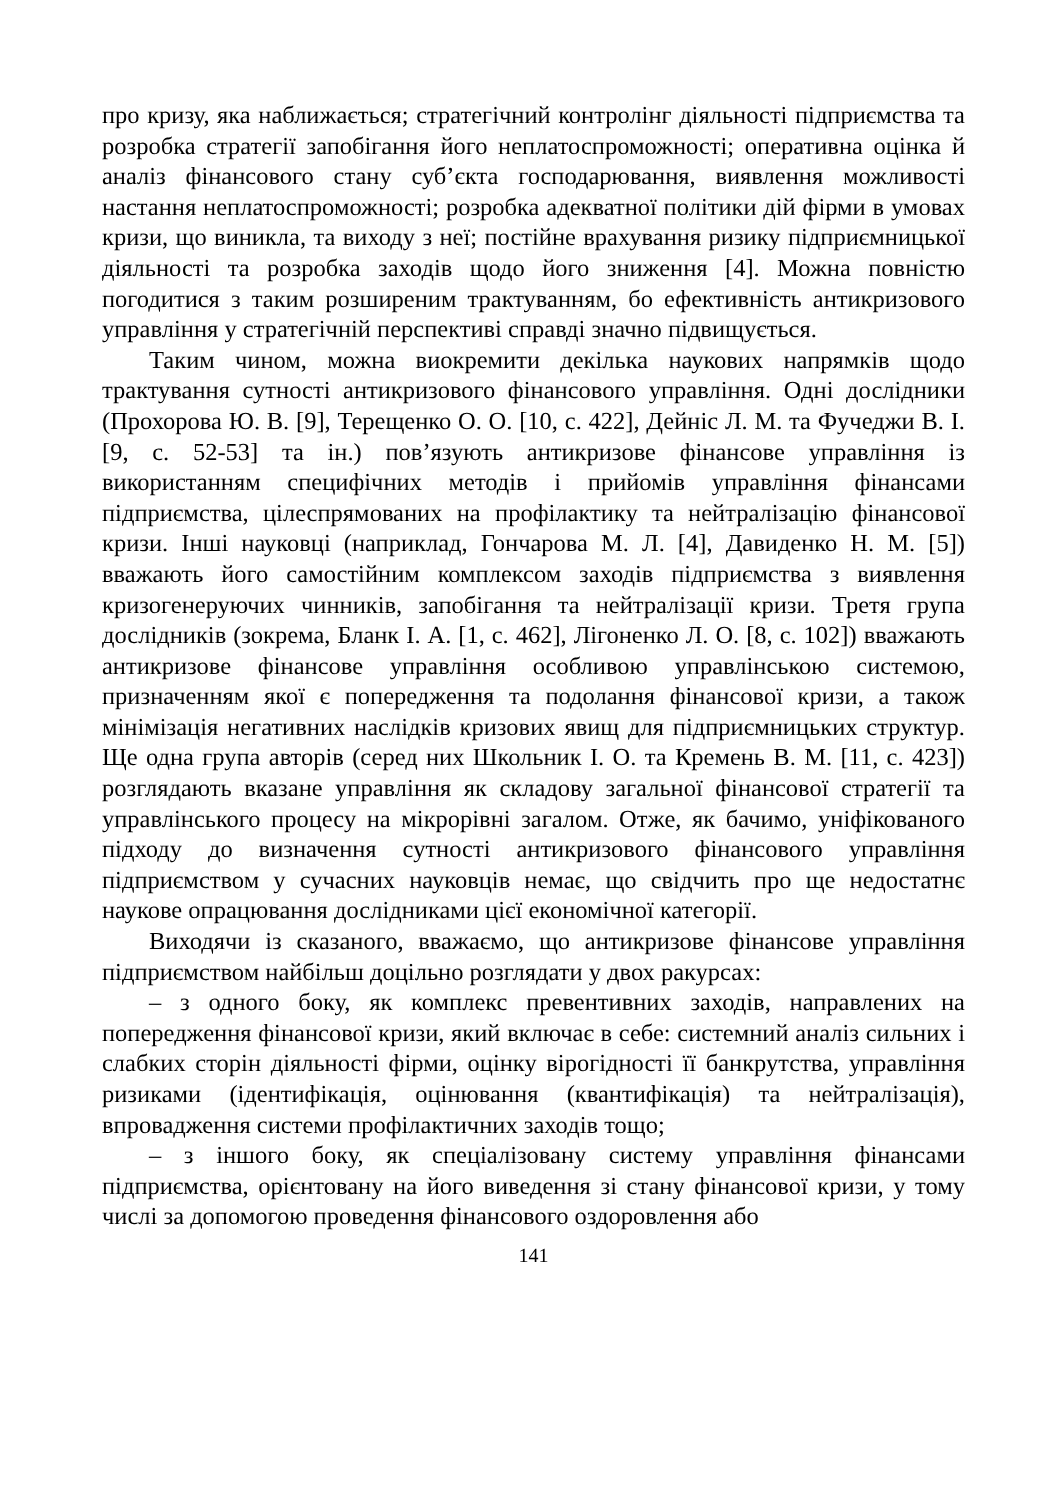про кризу, яка наближається; стратегічний контролінг діяльності підприємства та розробка стратегії запобігання його неплатоспроможності; оперативна оцінка й аналіз фінансового стану суб’єкта господарювання, виявлення можливості настання неплатоспроможності; розробка адекватної політики дій фірми в умовах кризи, що виникла, та виходу з неї; постійне врахування ризику підприємницької діяльності та розробка заходів щодо його зниження [4]. Можна повністю погодитися з таким розширеним трактуванням, бо ефективність антикризового управління у стратегічній перспективі справді значно підвищується.
Таким чином, можна виокремити декілька наукових напрямків щодо трактування сутності антикризового фінансового управління. Одні дослідники (Прохорова Ю. В. [9], Терещенко О. О. [10, с. 422], Дейніс Л. М. та Фучеджи В. І. [9, с. 52-53] та ін.) пов’язують антикризове фінансове управління із використанням специфічних методів і прийомів управління фінансами підприємства, цілеспрямованих на профілактику та нейтралізацію фінансової кризи. Інші науковці (наприклад, Гончарова М. Л. [4], Давиденко Н. М. [5]) вважають його самостійним комплексом заходів підприємства з виявлення кризогенеруючих чинників, запобігання та нейтралізації кризи. Третя група дослідників (зокрема, Бланк І. А. [1, с. 462], Лігоненко Л. О. [8, с. 102]) вважають антикризове фінансове управління особливою управлінською системою, призначенням якої є попередження та подолання фінансової кризи, а також мінімізація негативних наслідків кризових явищ для підприємницьких структур. Ще одна група авторів (серед них Школьник І. О. та Кремень В. М. [11, с. 423]) розглядають вказане управління як складову загальної фінансової стратегії та управлінського процесу на мікрорівні загалом. Отже, як бачимо, уніфікованого підходу до визначення сутності антикризового фінансового управління підприємством у сучасних науковців немає, що свідчить про ще недостатнє наукове опрацювання дослідниками цієї економічної категорії.
Виходячи із сказаного, вважаємо, що антикризове фінансове управління підприємством найбільш доцільно розглядати у двох ракурсах:
– з одного боку, як комплекс превентивних заходів, направлених на попередження фінансової кризи, який включає в себе: системний аналіз сильних і слабких сторін діяльності фірми, оцінку вірогідності її банкрутства, управління ризиками (ідентифікація, оцінювання (квантифікація) та нейтралізація), впровадження системи профілактичних заходів тощо;
– з іншого боку, як спеціалізовану систему управління фінансами підприємства, орієнтовану на його виведення зі стану фінансової кризи, у тому числі за допомогою проведення фінансового оздоровлення або
141